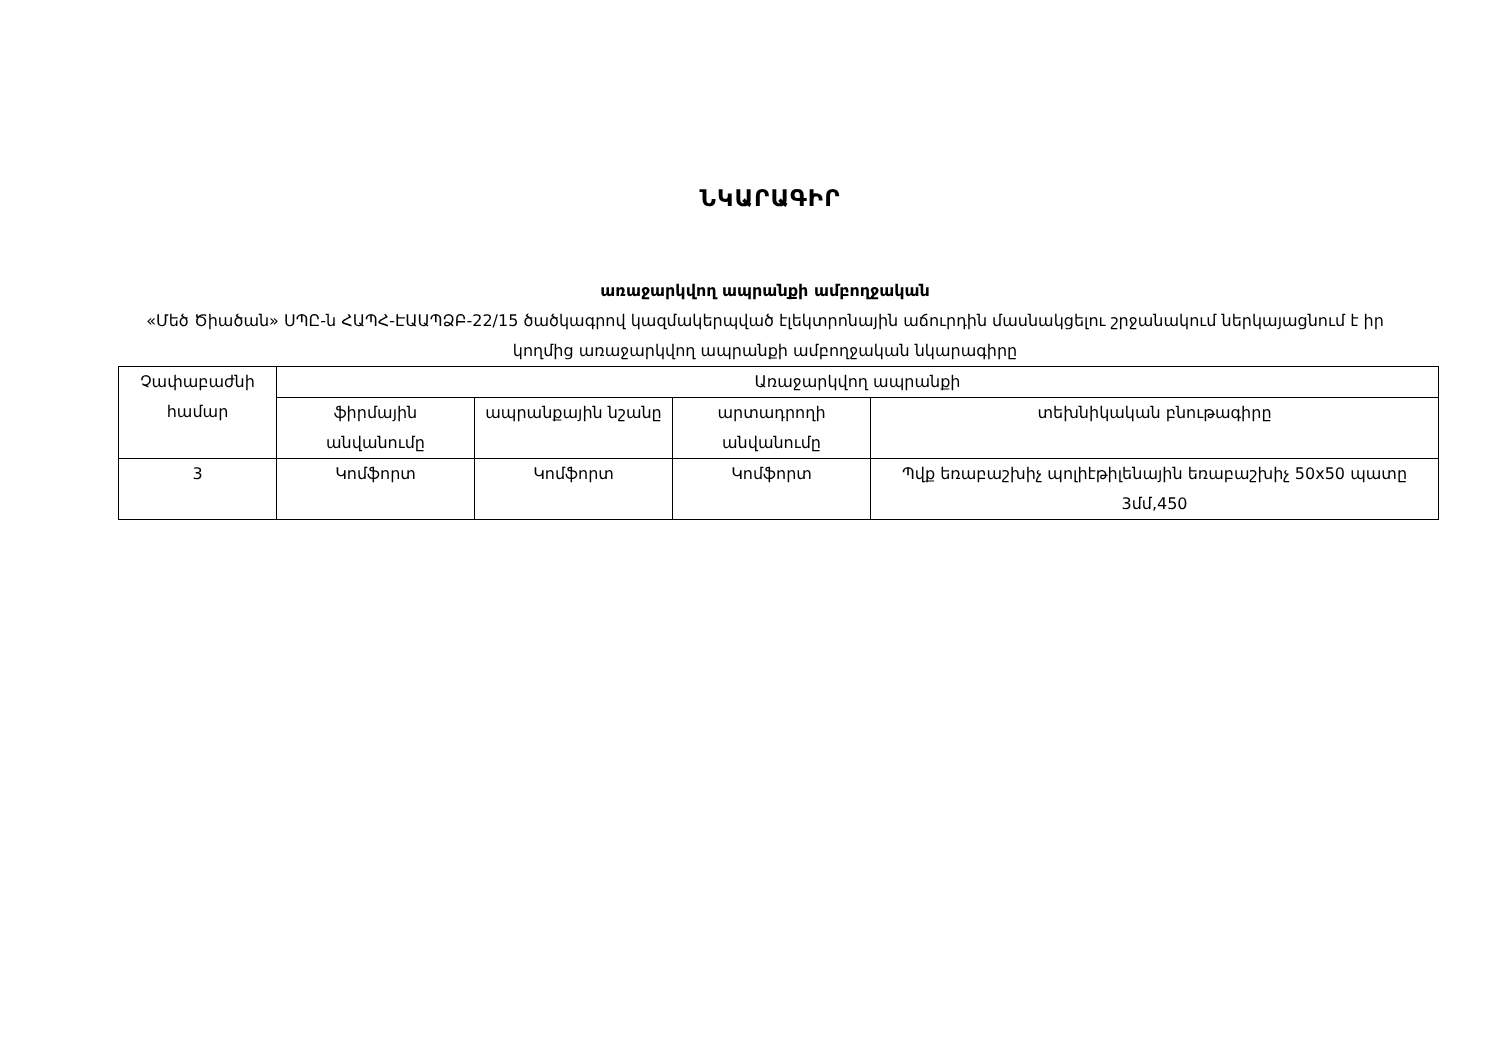ՆԿԱՐԱԳԻՐ
առաջարկվող ապրանքի ամբողջական
«Մեծ Ծիածան» ՍՊԸ-ն ՀԱՊՀ-ԷԱԱՊՁԲ-22/15 ծածկագրով կազմակերպված էլեկտրոնային աճուրդին մասնակցելու շրջանակում ներկայացնում է իր կողմից առաջարկվող ապրանքի ամբողջական նկարագիրը
| Չափաբաժնի համար | Առաջարկվող ապրանքի | | | |
| --- | --- | --- | --- | --- |
| | ֆիրմային անվանումը | ապրանքային նշանը | արտադրողի անվանումը | տեխնիկական բնութագիրը |
| 3 | Կոմֆորտ | Կոմֆորտ | Կոմֆորտ | Պվք եռաբաշխիչ պոլիէթիլենային եռաբաշխիչ 50x50 պատը 3մմ,450 |